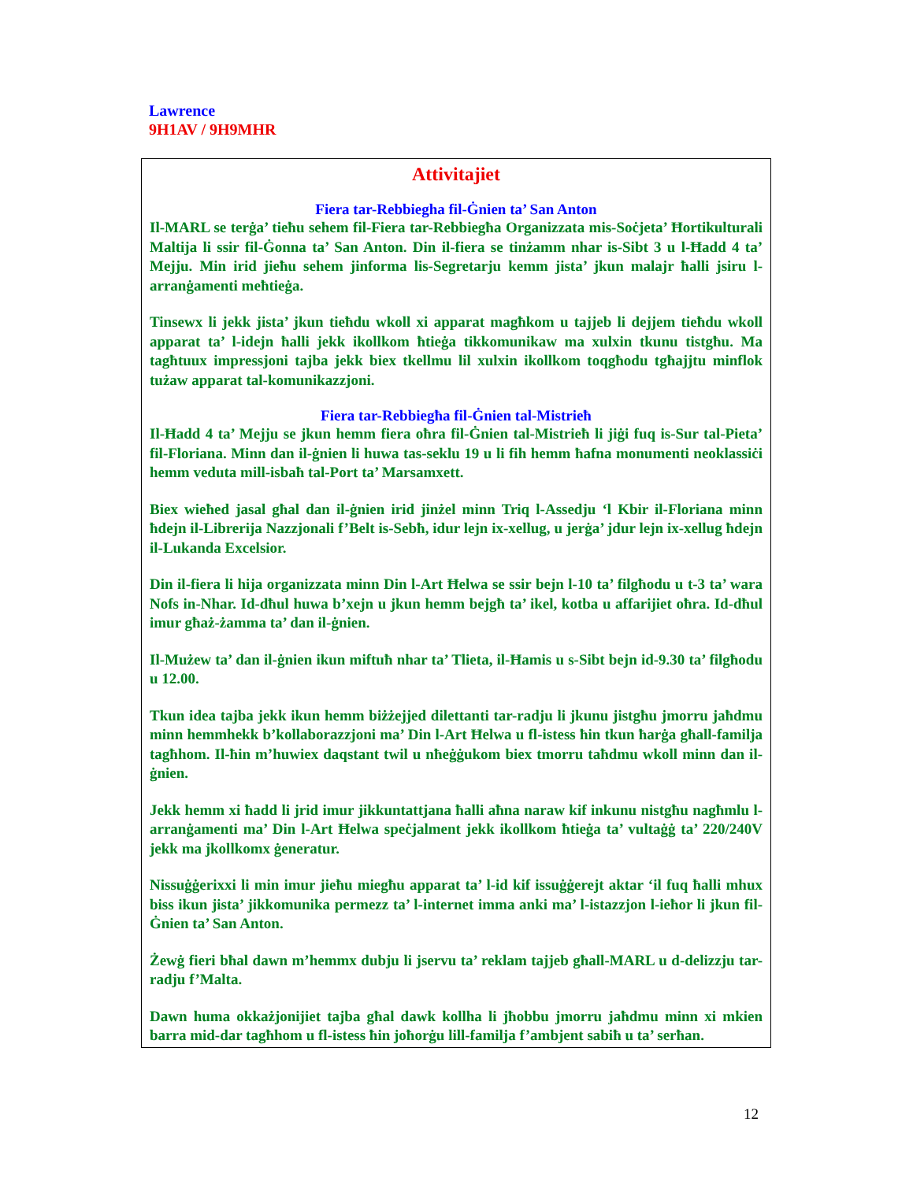Lawrence
9H1AV / 9H9MHR
Attivitajiet
Fiera tar-Rebbiegha fil-Ġnien ta’ San Anton
Il-MARL se terġa’ tieħu sehem fil-Fiera tar-Rebbiegħa Organizzata mis-Soċjeta’ Ħortikulturali Maltija li ssir fil-Ġonna ta’ San Anton. Din il-fiera se tinżamm nhar is-Sibt 3 u l-Ħadd 4 ta’ Mejju. Min irid jieħu sehem jinforma lis-Segretarju kemm jista’ jkun malajr ħalli jsiru l-arranġamenti meħtieġa.
Tinsewx li jekk jista’ jkun tieħdu wkoll xi apparat magħkom u tajjeb li dejjem tieħdu wkoll apparat ta’ l-idejn ħalli jekk ikollkom ħtieġa tikkomunikaw ma xulxin tkunu tistgħu. Ma tagħtuux impressjoni tajba jekk biex tkellmu lil xulxin ikollkom toqgħodu tgħajjtu minflok tużaw apparat tal-komunikazzjoni.
Fiera tar-Rebbiegħa fil-Ġnien tal-Mistrieħ
Il-Ħadd 4 ta’ Mejju se jkun hemm fiera oħra fil-Ġnien tal-Mistrieħ li jiġi fuq is-Sur tal-Pieta’ fil-Floriana. Minn dan il-ġnien li huwa tas-seklu 19 u li fih hemm ħafna monumenti neoklassiċi hemm veduta mill-isbaħ tal-Port ta’ Marsamxett.
Biex wieħed jasal għal dan il-ġnien irid jinżel minn Triq l-Assedju ‘l Kbir il-Floriana minn ħdejn il-Librerija Nazzjonali f’Belt is-Sebħ, idur lejn ix-xellug, u jerġa’ jdur lejn ix-xellug ħdejn il-Lukanda Excelsior.
Din il-fiera li hija organizzata minn Din l-Art Ħelwa se ssir bejn l-10 ta’ filgħodu u t-3 ta’ wara Nofs in-Nhar. Id-dħul huwa b’xejn u jkun hemm bejgħ ta’ ikel, kotba u affarijiet oħra. Id-dħul imur għaż-żamma ta’ dan il-ġnien.
Il-Mużew ta’ dan il-ġnien ikun miftuħ nhar ta’ Tlieta, il-Ħamis u s-Sibt bejn id-9.30 ta’ filgħodu u 12.00.
Tkun idea tajba jekk ikun hemm biżżejjed dilettanti tar-radju li jkunu jistgħu jmorru jaħdmu minn hemmhekk b’kollaborazzjoni ma’ Din l-Art Ħelwa u fl-istess ħin tkun ħarġa għall-familja tagħhom. Il-ħin m’huwiex daqstant twil u nħeġġukom biex tmorru taħdmu wkoll minn dan il-ġnien.
Jekk hemm xi ħadd li jrid imur jikkuntattjana ħalli aħna naraw kif inkunu nistgħu nagħmlu l-arranġamenti ma’ Din l-Art Ħelwa speċjalment jekk ikollkom ħtieġa ta’ vultaġġ ta’ 220/240V jekk ma jkollkomx ġeneratur.
Nissuġġerixxi li min imur jieħu miegħu apparat ta’ l-id kif issuġġerejt aktar ‘il fuq ħalli mhux biss ikun jista’ jikkomunika permezz ta’ l-internet imma anki ma’ l-istazzjon l-ieħor li jkun fil-Ġnien ta’ San Anton.
Żewġ fieri bħal dawn m’hemmx dubju li jservu ta’ reklam tajjeb għall-MARL u d-delizzju tar-radju f’Malta.
Dawn huma okkażjonijiet tajba għal dawk kollha li jħobbu jmorru jaħdmu minn xi mkien barra mid-dar tagħhom u fl-istess ħin joħorġu lill-familja f’ambjent sabiħ u ta’ serħan.
12